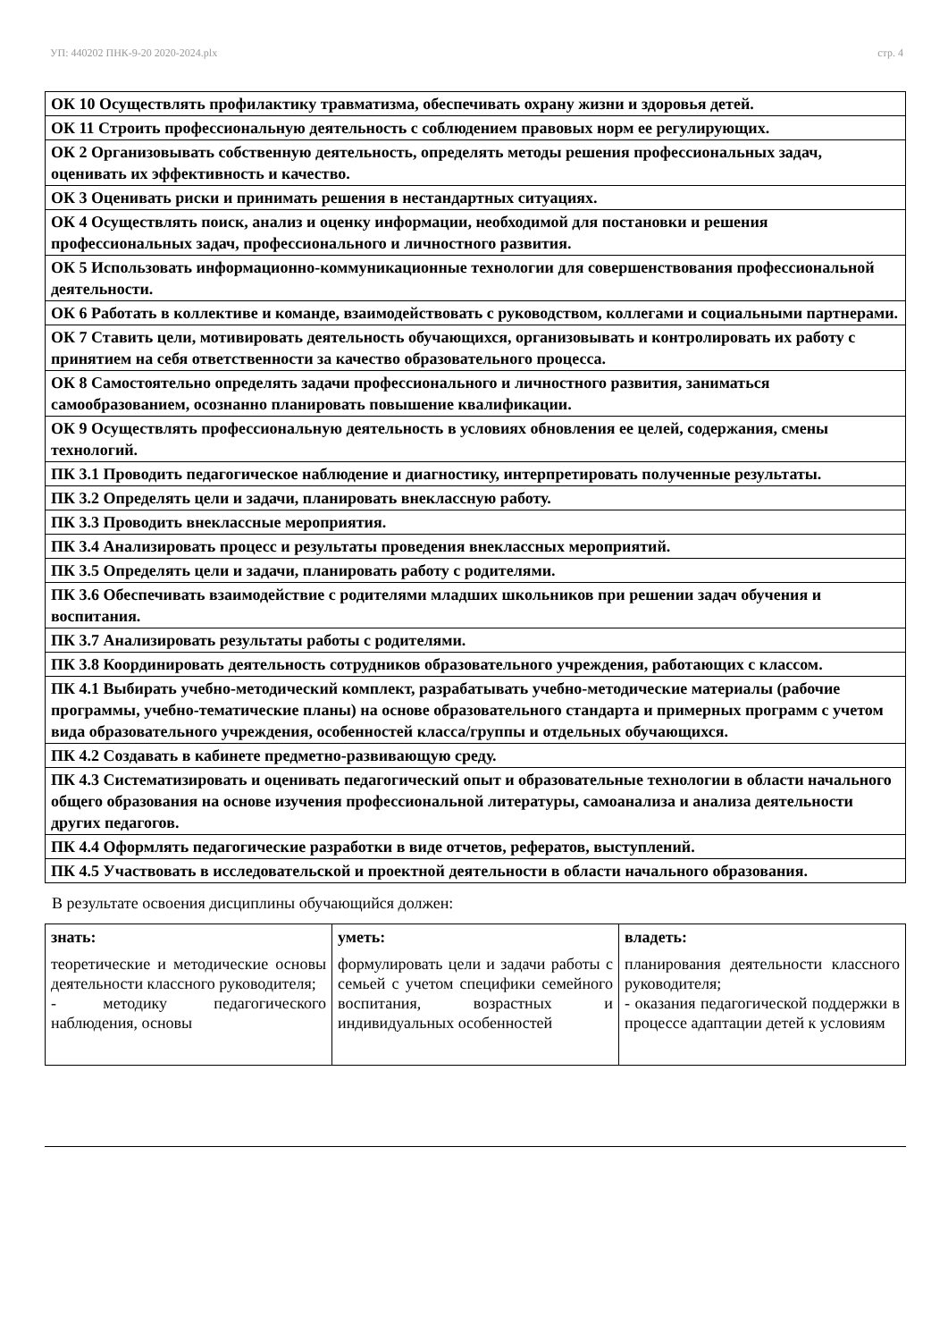УП: 440202 ПНК-9-20 2020-2024.plx стр. 4
| ОК 10 Осуществлять профилактику травматизма, обеспечивать охрану жизни и здоровья детей. |
| ОК 11 Строить профессиональную деятельность с соблюдением правовых норм ее регулирующих. |
| ОК 2 Организовывать собственную деятельность, определять методы решения профессиональных задач, оценивать их эффективность и качество. |
| ОК 3 Оценивать риски и принимать решения в нестандартных ситуациях. |
| ОК 4 Осуществлять поиск, анализ и оценку информации, необходимой для постановки и решения профессиональных задач, профессионального и личностного развития. |
| ОК 5 Использовать информационно-коммуникационные технологии для совершенствования профессиональной деятельности. |
| ОК 6 Работать в коллективе и команде, взаимодействовать с руководством, коллегами и социальными партнерами. |
| ОК 7 Ставить цели, мотивировать деятельность обучающихся, организовывать и контролировать их работу с принятием на себя ответственности за качество образовательного процесса. |
| ОК 8 Самостоятельно определять задачи профессионального и личностного развития, заниматься самообразованием, осознанно планировать повышение квалификации. |
| ОК 9 Осуществлять профессиональную деятельность в условиях обновления ее целей, содержания, смены технологий. |
| ПК 3.1 Проводить педагогическое наблюдение и диагностику, интерпретировать полученные результаты. |
| ПК 3.2 Определять цели и задачи, планировать внеклассную работу. |
| ПК 3.3 Проводить внеклассные мероприятия. |
| ПК 3.4 Анализировать процесс и результаты проведения внеклассных мероприятий. |
| ПК 3.5 Определять цели и задачи, планировать работу с родителями. |
| ПК 3.6 Обеспечивать взаимодействие с родителями младших школьников при решении задач обучения и воспитания. |
| ПК 3.7 Анализировать результаты работы с родителями. |
| ПК 3.8 Координировать деятельность сотрудников образовательного учреждения, работающих с классом. |
| ПК 4.1 Выбирать учебно-методический комплект, разрабатывать учебно-методические материалы (рабочие программы, учебно-тематические планы) на основе образовательного стандарта и примерных программ с учетом вида образовательного учреждения, особенностей класса/группы и отдельных обучающихся. |
| ПК 4.2 Создавать в кабинете предметно-развивающую среду. |
| ПК 4.3 Систематизировать и оценивать педагогический опыт и образовательные технологии в области начального общего образования на основе изучения профессиональной литературы, самоанализа и анализа деятельности других педагогов. |
| ПК 4.4 Оформлять педагогические разработки в виде отчетов, рефератов, выступлений. |
| ПК 4.5 Участвовать в исследовательской и проектной деятельности в области начального образования. |
В результате освоения дисциплины обучающийся должен:
| знать: | уметь: | владеть: |
| --- | --- | --- |
| теоретические и методические основы деятельности классного руководителя; - методику педагогического наблюдения, основы | формулировать цели и задачи работы с семьей с учетом специфики семейного воспитания, возрастных и индивидуальных особенностей | планирования деятельности классного руководителя; - оказания педагогической поддержки в процессе адаптации детей к условиям |